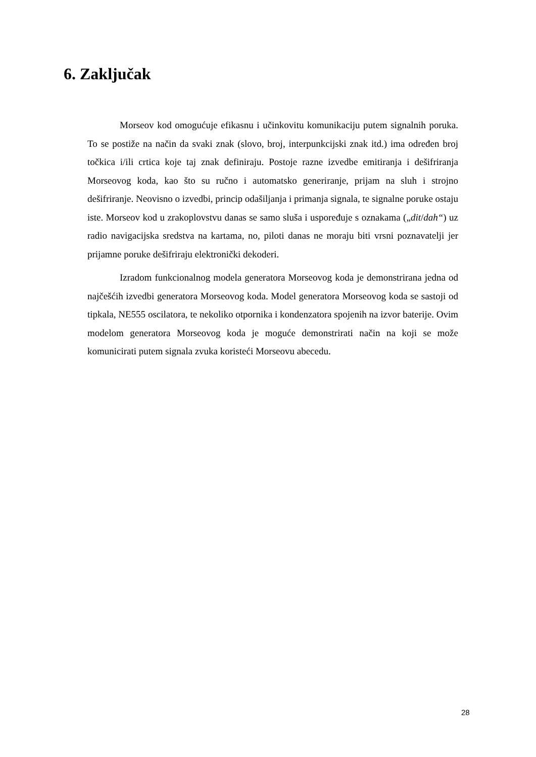6. Zaključak
Morseov kod omogućuje efikasnu i učinkovitu komunikaciju putem signalnih poruka. To se postiže na način da svaki znak (slovo, broj, interpunkcijski znak itd.) ima određen broj točkica i/ili crtica koje taj znak definiraju. Postoje razne izvedbe emitiranja i dešifriranja Morseovog koda, kao što su ručno i automatsko generiranje, prijam na sluh i strojno dešifriranje. Neovisno o izvedbi, princip odašiljanja i primanja signala, te signalne poruke ostaju iste. Morseov kod u zrakoplovstvu danas se samo sluša i uspoređuje s oznakama („dit/dah“) uz radio navigacijska sredstva na kartama, no, piloti danas ne moraju biti vrsni poznavatelji jer prijamne poruke dešifriraju elektronički dekoderi.
Izradom funkcionalnog modela generatora Morseovog koda je demonstrirana jedna od najčešćih izvedbi generatora Morseovog koda. Model generatora Morseovog koda se sastoji od tipkala, NE555 oscilatora, te nekoliko otpornika i kondenzatora spojenih na izvor baterije. Ovim modelom generatora Morseovog koda je moguće demonstrirati način na koji se može komunicirati putem signala zvuka koristeći Morseovu abecedu.
28